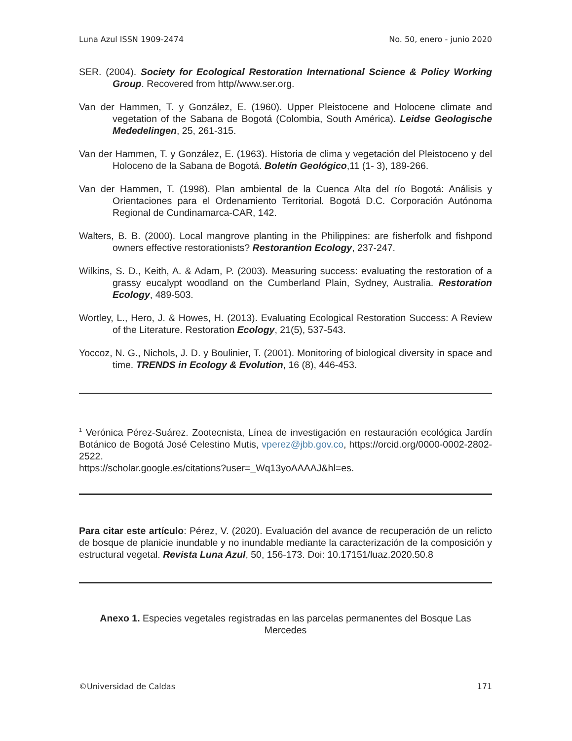Luna Azul ISSN 1909-2474 No. 50, enero - junio 2020
SER. (2004). Society for Ecological Restoration International Science & Policy Working Group. Recovered from http//www.ser.org.
Van der Hammen, T. y González, E. (1960). Upper Pleistocene and Holocene climate and vegetation of the Sabana de Bogotá (Colombia, South América). Leidse Geologische Mededelingen, 25, 261-315.
Van der Hammen, T. y González, E. (1963). Historia de clima y vegetación del Pleistoceno y del Holoceno de la Sabana de Bogotá. Boletín Geológico,11 (1- 3), 189-266.
Van der Hammen, T. (1998). Plan ambiental de la Cuenca Alta del río Bogotá: Análisis y Orientaciones para el Ordenamiento Territorial. Bogotá D.C. Corporación Autónoma Regional de Cundinamarca-CAR, 142.
Walters, B. B. (2000). Local mangrove planting in the Philippines: are fisherfolk and fishpond owners effective restorationists? Restorantion Ecology, 237-247.
Wilkins, S. D., Keith, A. & Adam, P. (2003). Measuring success: evaluating the restoration of a grassy eucalypt woodland on the Cumberland Plain, Sydney, Australia. Restoration Ecology, 489-503.
Wortley, L., Hero, J. & Howes, H. (2013). Evaluating Ecological Restoration Success: A Review of the Literature. Restoration Ecology, 21(5), 537-543.
Yoccoz, N. G., Nichols, J. D. y Boulinier, T. (2001). Monitoring of biological diversity in space and time. TRENDS in Ecology & Evolution, 16 (8), 446-453.
<sup>1</sup> Verónica Pérez-Suárez. Zootecnista, Línea de investigación en restauración ecológica Jardín Botánico de Bogotá José Celestino Mutis, vperez@jbb.gov.co, https://orcid.org/0000-0002-2802-2522.
https://scholar.google.es/citations?user=_Wq13yoAAAAJ&hl=es.
Para citar este artículo: Pérez, V. (2020). Evaluación del avance de recuperación de un relicto de bosque de planicie inundable y no inundable mediante la caracterización de la composición y estructural vegetal. Revista Luna Azul, 50, 156-173. Doi: 10.17151/luaz.2020.50.8
Anexo 1. Especies vegetales registradas en las parcelas permanentes del Bosque Las Mercedes
©Universidad de Caldas 171